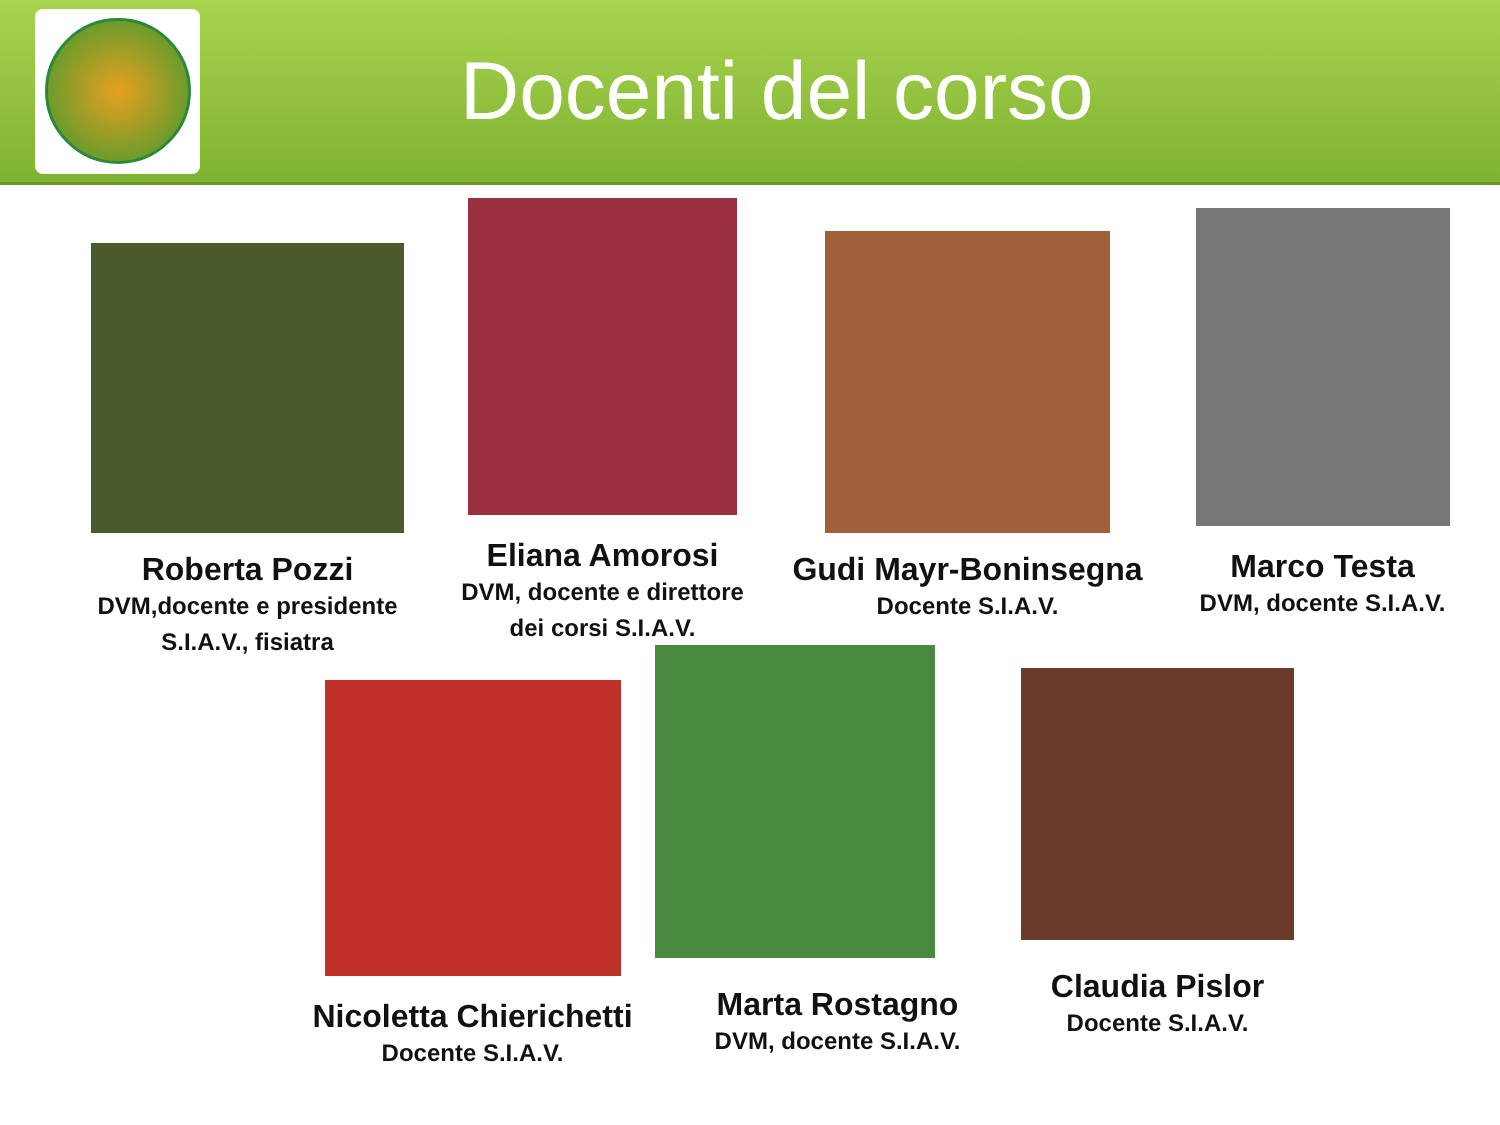Docenti del corso
Roberta Pozzi
DVM,docente e presidente
S.I.A.V., fisiatra
Eliana Amorosi
DVM, docente e direttore
dei corsi S.I.A.V.
Gudi Mayr-Boninsegna
Docente S.I.A.V.
Marco Testa
DVM, docente S.I.A.V.
Nicoletta Chierichetti
Docente S.I.A.V.
Marta Rostagno
DVM, docente S.I.A.V.
Claudia Pislor
Docente S.I.A.V.